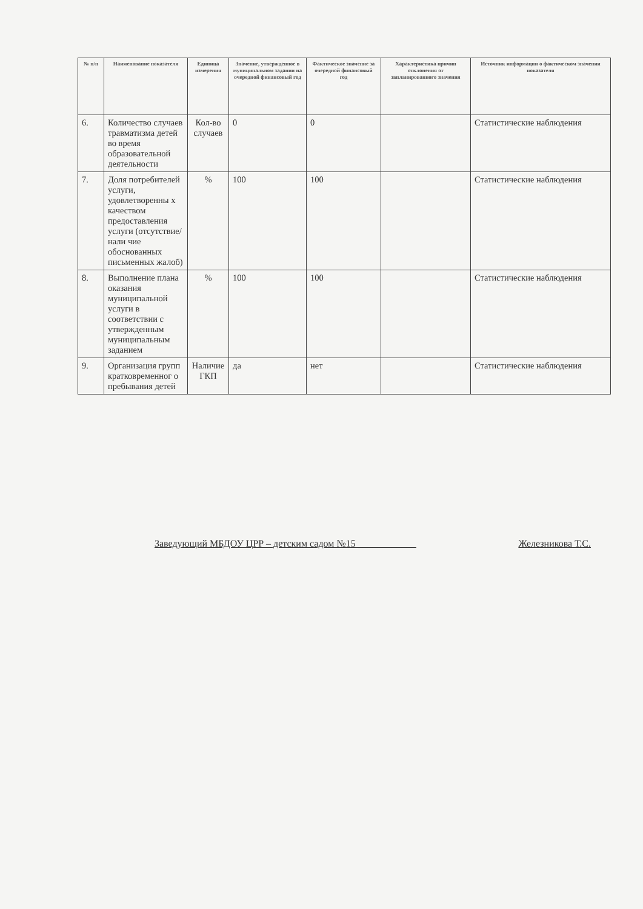| № п/п | Наименование показателя | Единица измерения | Значение, утвержденное в муниципальном задании на очередной финансовый год | Фактическое значение за очередной финансовый год | Характеристика причин отклонения от запланированного значения | Источник информации о фактическом значении показателя |
| --- | --- | --- | --- | --- | --- | --- |
| 6. | Количество случаев травматизма детей во время образовательной деятельности | Кол-во случаев | 0 | 0 | | Статистические наблюдения |
| 7. | Доля потребителей услуги, удовлетворенны х качеством предоставления услуги (отсутствие/нали чие обоснованных письменных жалоб) | % | 100 | 100 | | Статистические наблюдения |
| 8. | Выполнение плана оказания муниципальной услуги в соответствии с утвержденным муниципальным заданием | % | 100 | 100 | | Статистические наблюдения |
| 9. | Организация групп кратковременног о пребывания детей | Наличие ГКП | да | нет | | Статистические наблюдения |
Заведующий МБДОУ ЦРР – детским садом №15 ____________ Железникова Т.С.